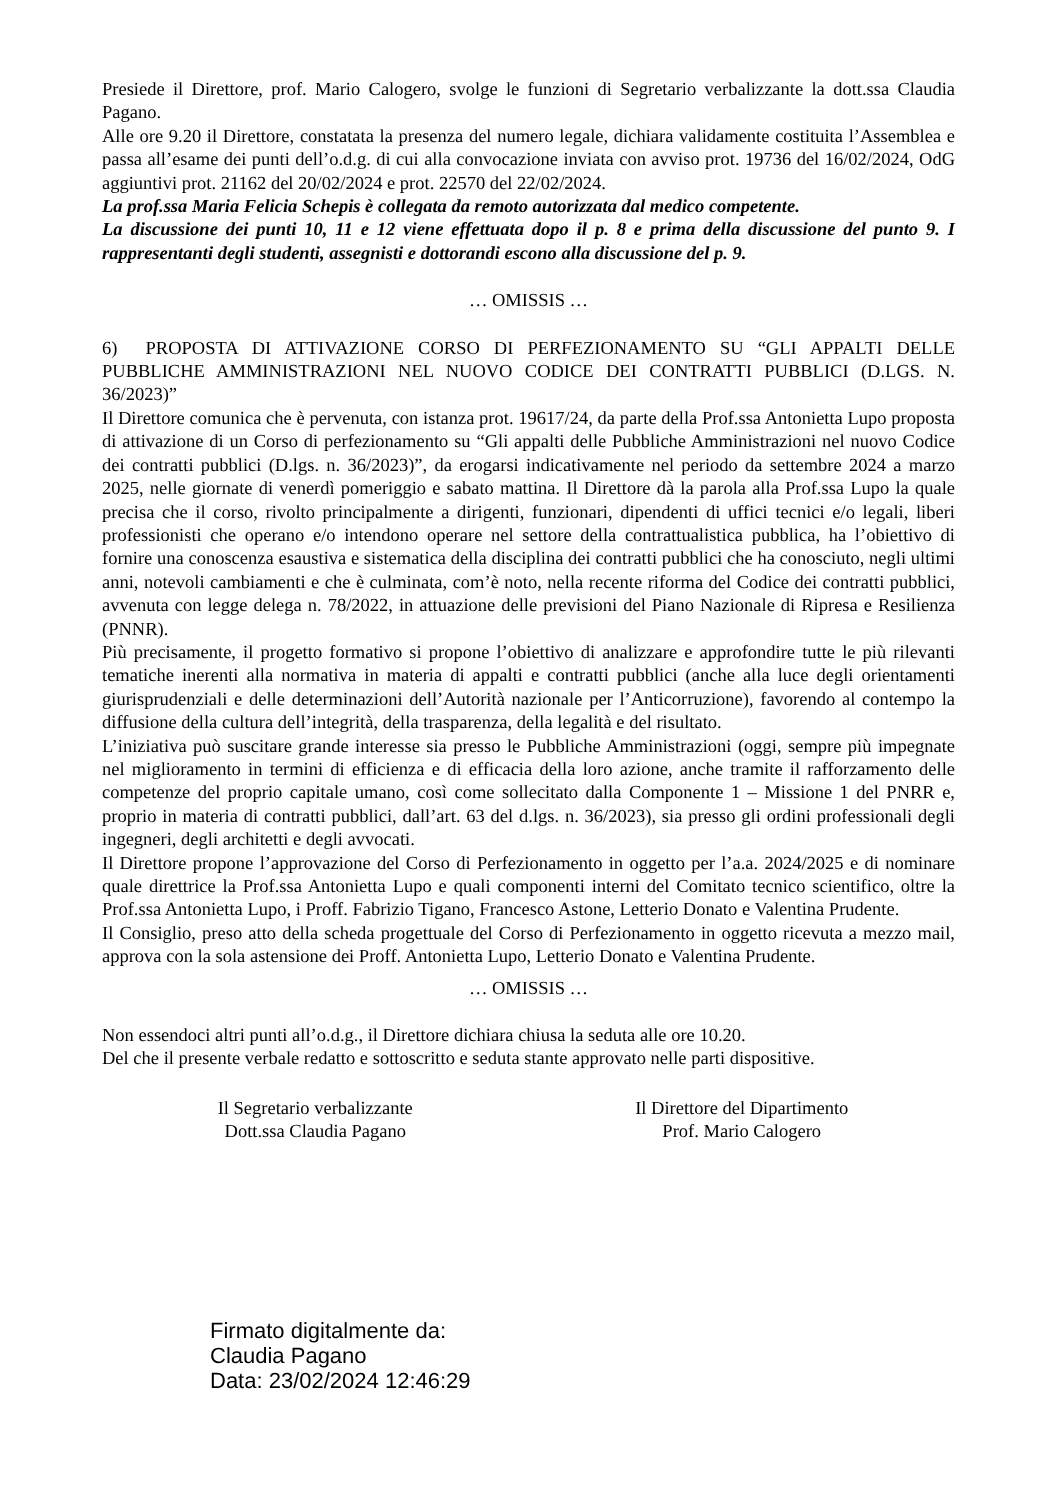Presiede il Direttore, prof. Mario Calogero, svolge le funzioni di Segretario verbalizzante la dott.ssa Claudia Pagano.
Alle ore 9.20 il Direttore, constatata la presenza del numero legale, dichiara validamente costituita l’Assemblea e passa all’esame dei punti dell’o.d.g. di cui alla convocazione inviata con avviso prot. 19736 del 16/02/2024, OdG aggiuntivi prot. 21162 del 20/02/2024 e prot. 22570 del 22/02/2024.
La prof.ssa Maria Felicia Schepis è collegata da remoto autorizzata dal medico competente.
La discussione dei punti 10, 11 e 12 viene effettuata dopo il p. 8 e prima della discussione del punto 9. I rappresentanti degli studenti, assegnisti e dottorandi escono alla discussione del p. 9.
… OMISSIS …
6) PROPOSTA DI ATTIVAZIONE CORSO DI PERFEZIONAMENTO SU “GLI APPALTI DELLE PUBBLICHE AMMINISTRAZIONI NEL NUOVO CODICE DEI CONTRATTI PUBBLICI (D.LGS. N. 36/2023)”
Il Direttore comunica che è pervenuta, con istanza prot. 19617/24, da parte della Prof.ssa Antonietta Lupo proposta di attivazione di un Corso di perfezionamento su “Gli appalti delle Pubbliche Amministrazioni nel nuovo Codice dei contratti pubblici (D.lgs. n. 36/2023)”, da erogarsi indicativamente nel periodo da settembre 2024 a marzo 2025, nelle giornate di venerdì pomeriggio e sabato mattina. Il Direttore dà la parola alla Prof.ssa Lupo la quale precisa che il corso, rivolto principalmente a dirigenti, funzionari, dipendenti di uffici tecnici e/o legali, liberi professionisti che operano e/o intendono operare nel settore della contrattualistica pubblica, ha l’obiettivo di fornire una conoscenza esaustiva e sistematica della disciplina dei contratti pubblici che ha conosciuto, negli ultimi anni, notevoli cambiamenti e che è culminata, com’è noto, nella recente riforma del Codice dei contratti pubblici, avvenuta con legge delega n. 78/2022, in attuazione delle previsioni del Piano Nazionale di Ripresa e Resilienza (PNNR).
Più precisamente, il progetto formativo si propone l’obiettivo di analizzare e approfondire tutte le più rilevanti tematiche inerenti alla normativa in materia di appalti e contratti pubblici (anche alla luce degli orientamenti giurisprudenziali e delle determinazioni dell’Autorità nazionale per l’Anticorruzione), favorendo al contempo la diffusione della cultura dell’integrità, della trasparenza, della legalità e del risultato.
L’iniziativa può suscitare grande interesse sia presso le Pubbliche Amministrazioni (oggi, sempre più impegnate nel miglioramento in termini di efficienza e di efficacia della loro azione, anche tramite il rafforzamento delle competenze del proprio capitale umano, così come sollecitato dalla Componente 1 – Missione 1 del PNRR e, proprio in materia di contratti pubblici, dall’art. 63 del d.lgs. n. 36/2023), sia presso gli ordini professionali degli ingegneri, degli architetti e degli avvocati.
Il Direttore propone l’approvazione del Corso di Perfezionamento in oggetto per l’a.a. 2024/2025 e di nominare quale direttrice la Prof.ssa Antonietta Lupo e quali componenti interni del Comitato tecnico scientifico, oltre la Prof.ssa Antonietta Lupo, i Proff. Fabrizio Tigano, Francesco Astone, Letterio Donato e Valentina Prudente.
Il Consiglio, preso atto della scheda progettuale del Corso di Perfezionamento in oggetto ricevuta a mezzo mail, approva con la sola astensione dei Proff. Antonietta Lupo, Letterio Donato e Valentina Prudente.
… OMISSIS …
Non essendoci altri punti all’o.d.g., il Direttore dichiara chiusa la seduta alle ore 10.20.
Del che il presente verbale redatto e sottoscritto e seduta stante approvato nelle parti dispositive.
Il Segretario verbalizzante
Dott.ssa Claudia Pagano
Il Direttore del Dipartimento
Prof. Mario Calogero
Firmato digitalmente da:
Claudia Pagano
Data: 23/02/2024 12:46:29